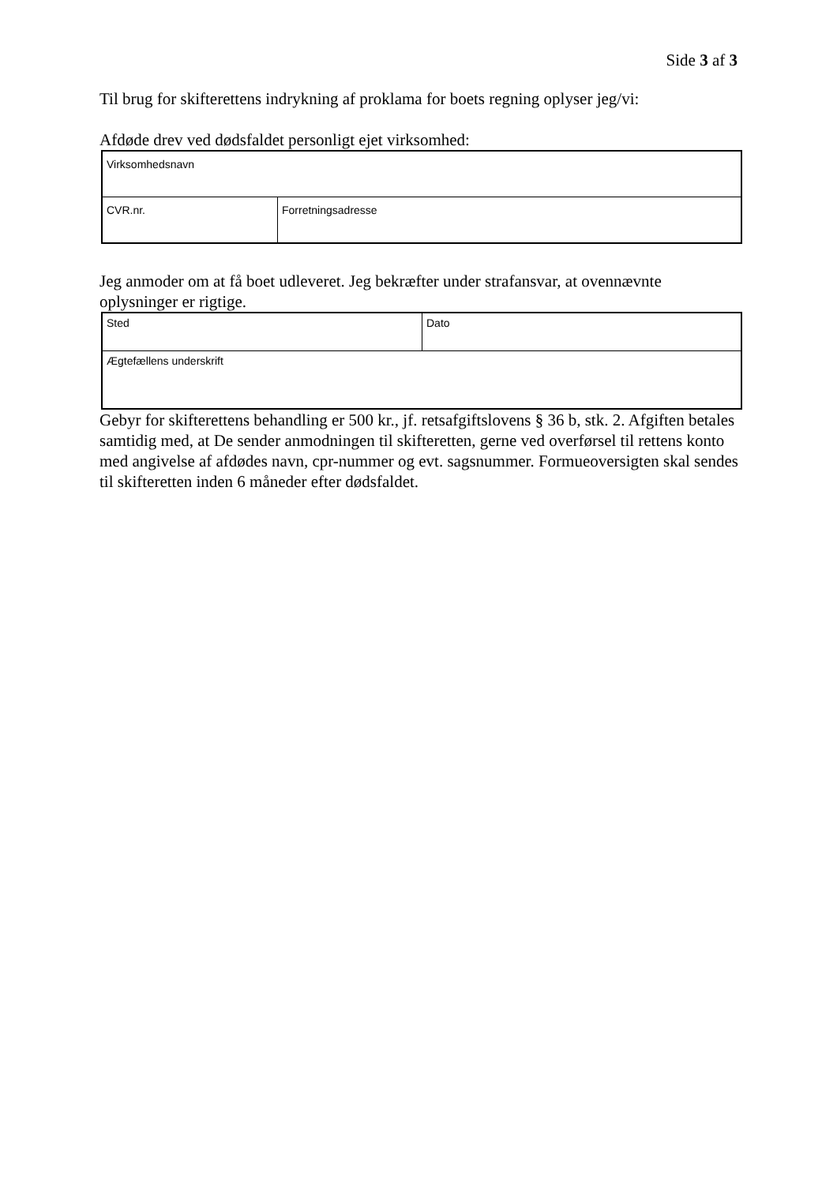Side 3 af 3
Til brug for skifterettens indrykning af proklama for boets regning oplyser jeg/vi:
Afdøde drev ved dødsfaldet personligt ejet virksomhed:
| Virksomhedsnavn | |
| CVR.nr. | Forretningsadresse |
Jeg anmoder om at få boet udleveret. Jeg bekræfter under strafansvar, at ovennævnte oplysninger er rigtige.
| Sted | Dato |
| Ægtefællens underskrift | |
Gebyr for skifterettens behandling er 500 kr., jf. retsafgiftslovens § 36 b, stk. 2. Afgiften betales samtidig med, at De sender anmodningen til skifteretten, gerne ved overførsel til rettens konto med angivelse af afdødes navn, cpr-nummer og evt. sagsnummer. Formueoversigten skal sendes til skifteretten inden 6 måneder efter dødsfaldet.